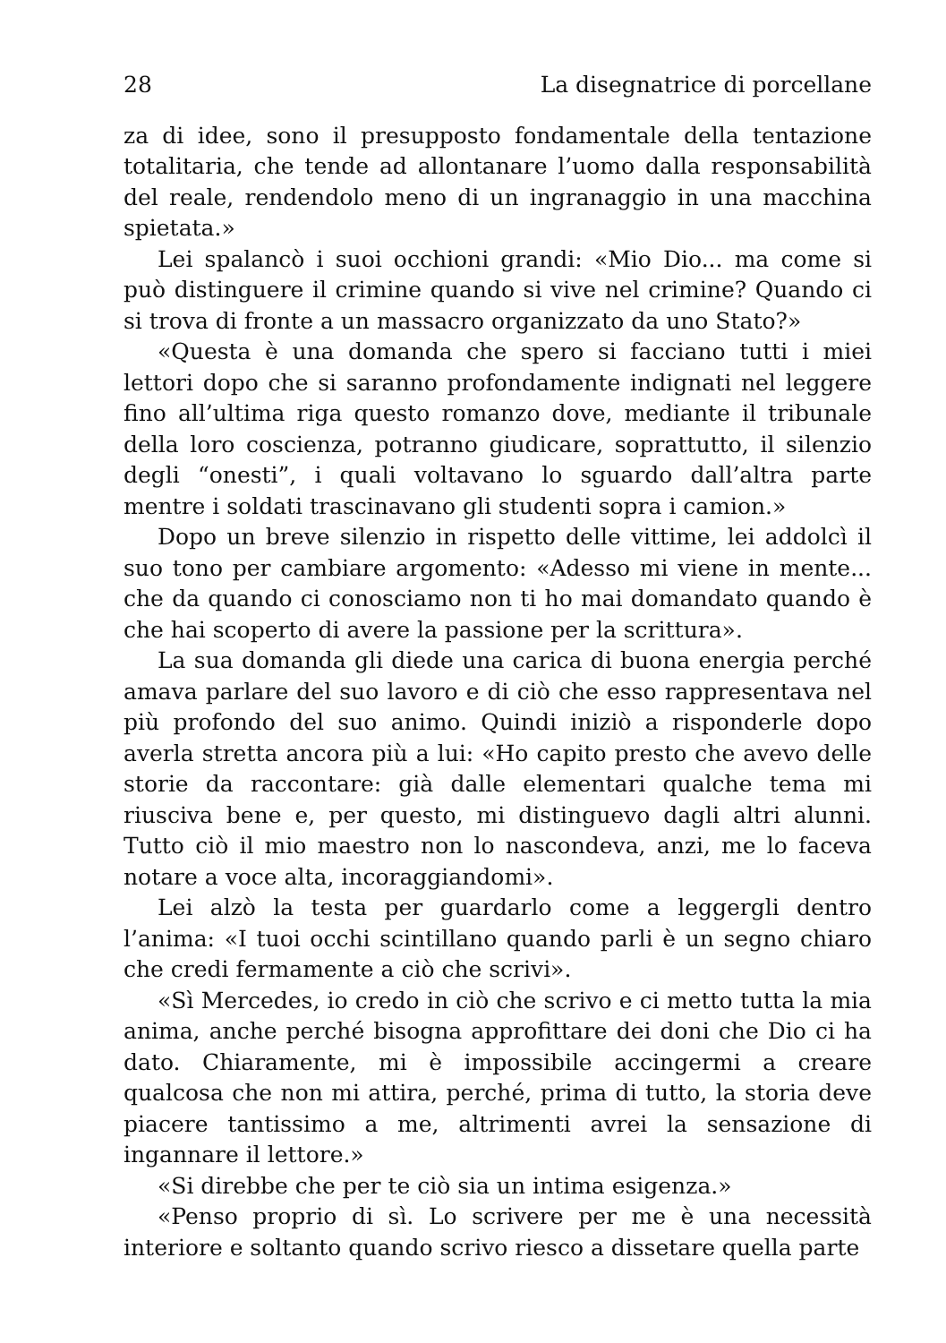28 La disegnatrice di porcellane
za di idee, sono il presupposto fondamentale della tentazione totalitaria, che tende ad allontanare l’uomo dalla responsabilità del reale, rendendolo meno di un ingranaggio in una macchina spietata.»
Lei spalancò i suoi occhioni grandi: «Mio Dio... ma come si può distinguere il crimine quando si vive nel crimine? Quando ci si trova di fronte a un massacro organizzato da uno Stato?»
«Questa è una domanda che spero si facciano tutti i miei lettori dopo che si saranno profondamente indignati nel leggere fino all’ultima riga questo romanzo dove, mediante il tribunale della loro coscienza, potranno giudicare, soprattutto, il silenzio degli “onesti”, i quali voltavano lo sguardo dall’altra parte mentre i soldati trascinavano gli studenti sopra i camion.»
Dopo un breve silenzio in rispetto delle vittime, lei addolcì il suo tono per cambiare argomento: «Adesso mi viene in mente... che da quando ci conosciamo non ti ho mai domandato quando è che hai scoperto di avere la passione per la scrittura».
La sua domanda gli diede una carica di buona energia perché amava parlare del suo lavoro e di ciò che esso rappresentava nel più profondo del suo animo. Quindi iniziò a risponderle dopo averla stretta ancora più a lui: «Ho capito presto che avevo delle storie da raccontare: già dalle elementari qualche tema mi riusciva bene e, per questo, mi distinguevo dagli altri alunni. Tutto ciò il mio maestro non lo nascondeva, anzi, me lo faceva notare a voce alta, incoraggiandomi».
Lei alzò la testa per guardarlo come a leggergli dentro l’anima: «I tuoi occhi scintillano quando parli è un segno chiaro che credi fermamente a ciò che scrivi».
«Sì Mercedes, io credo in ciò che scrivo e ci metto tutta la mia anima, anche perché bisogna approfittare dei doni che Dio ci ha dato. Chiaramente, mi è impossibile accingermi a creare qualcosa che non mi attira, perché, prima di tutto, la storia deve piacere tantissimo a me, altrimenti avrei la sensazione di ingannare il lettore.»
«Si direbbe che per te ciò sia un intima esigenza.»
«Penso proprio di sì. Lo scrivere per me è una necessità interiore e soltanto quando scrivo riesco a dissetare quella parte